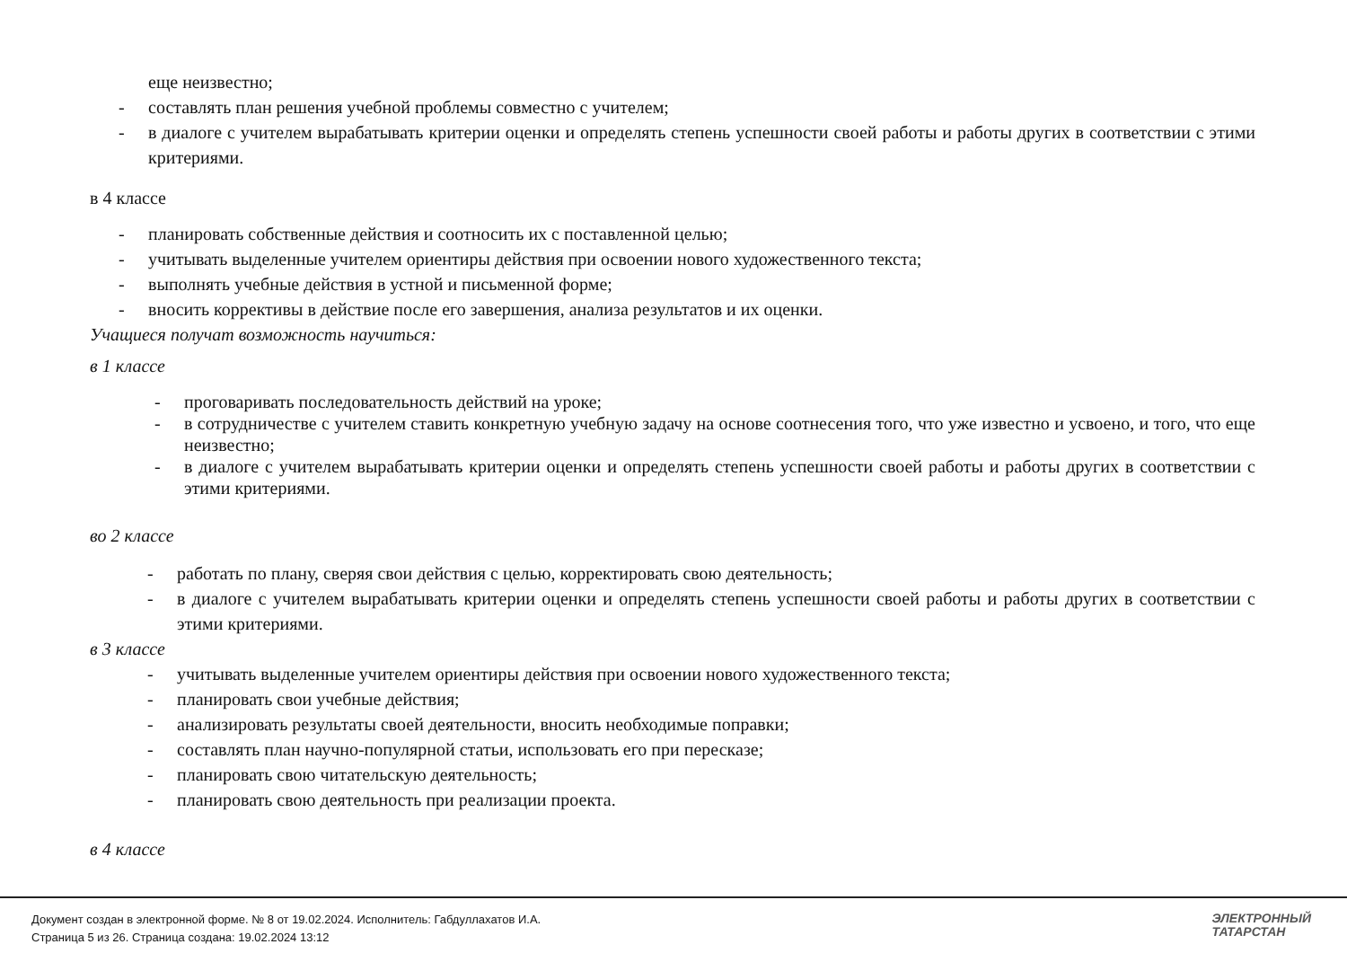еще неизвестно;
- составлять план решения учебной проблемы совместно с учителем;
- в диалоге с учителем вырабатывать критерии оценки и определять степень успешности своей работы и работы других в соответствии с этими критериями.
в 4 классе
- планировать собственные действия и соотносить их с поставленной целью;
- учитывать выделенные учителем ориентиры действия при освоении нового художественного текста;
- выполнять учебные действия в устной и письменной форме;
- вносить коррективы в действие после его завершения, анализа результатов и их оценки.
Учащиеся получат возможность научиться:
в 1 классе
- проговаривать последовательность действий на уроке;
- в сотрудничестве с учителем ставить конкретную учебную задачу на основе соотнесения того, что уже известно и усвоено, и того, что еще неизвестно;
- в диалоге с учителем вырабатывать критерии оценки и определять степень успешности своей работы и работы других в соответствии с этими критериями.
во 2 классе
- работать по плану, сверяя свои действия с целью, корректировать свою деятельность;
- в диалоге с учителем вырабатывать критерии оценки и определять степень успешности своей работы и работы других в соответствии с этими критериями.
в 3 классе
- учитывать выделенные учителем ориентиры действия при освоении нового художественного текста;
- планировать свои учебные действия;
- анализировать результаты своей деятельности, вносить необходимые поправки;
- составлять план научно-популярной статьи, использовать его при пересказе;
- планировать свою читательскую деятельность;
- планировать свою деятельность при реализации проекта.
в 4 классе
Документ создан в электронной форме. № 8 от 19.02.2024. Исполнитель: Габдуллахатов И.А.
Страница 5 из 26. Страница создана: 19.02.2024 13:12
ЭЛЕКТРОННЫЙ
ТАТАРСТАН